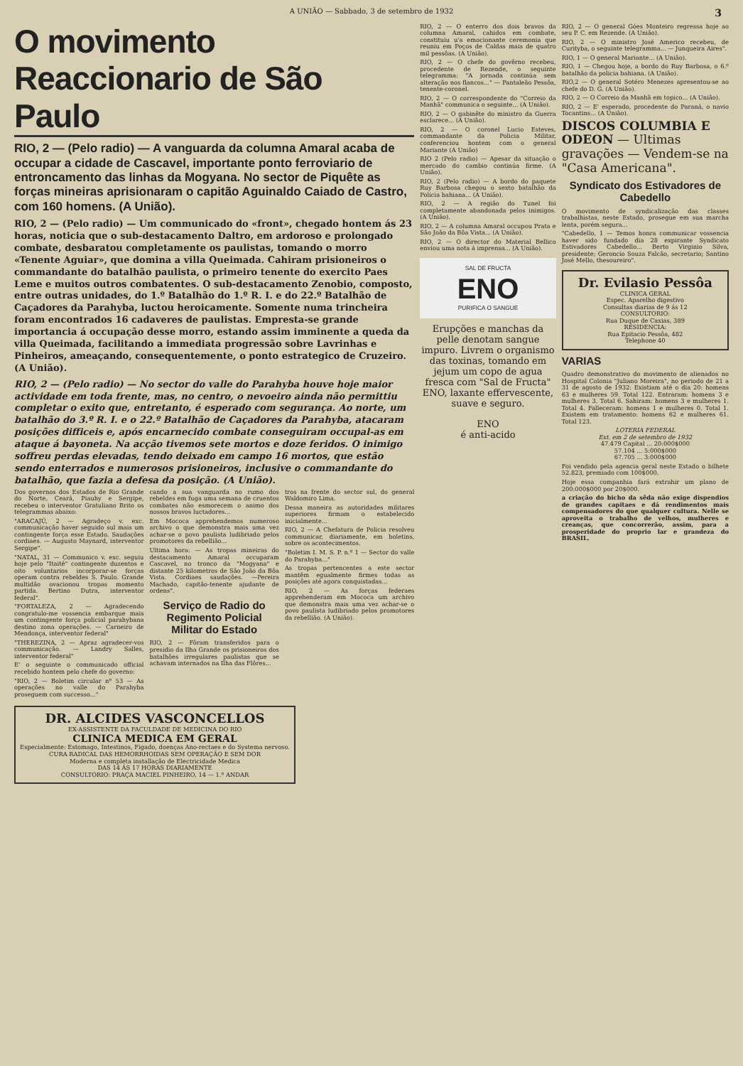A UNIÃO — Sabbado, 3 de setembro de 1932 3
O movimento Reaccionario de São Paulo
RIO, 2 — (Pelo radio) — A vanguarda da columna Amaral acaba de occupar a cidade de Cascavel, importante ponto ferroviario de entroncamento das linhas da Mogyana. No sector de Piquête as forças mineiras aprisionaram o capitão Aguinaldo Caiado de Castro, com 160 homens. (A União).
RIO, 2 — (Pelo radio) — Um communicado do «front», chegado hontem ás 23 horas, noticia que o sub-destacamento Daltro, em ardoroso e prolongado combate, desbaratou completamente os paulistas, tomando o morro «Tenente Aguiar», que domina a villa Queimada. Cahiram prisioneiros o commandante do batalhão paulista, o primeiro tenente do exercito Paes Leme e muitos outros combatentes. O sub-destacamento Zenobio, composto, entre outras unidades, do 1.º Batalhão do 1.º R. I. e do 22.º Batalhão de Caçadores da Parahyba, luctou heroicamente. Somente numa trincheira foram encontrados 16 cadaveres de paulistas. Empresta-se grande importancia á occupação desse morro, estando assim imminente a queda da villa Queimada, facilitando a immediata progressão sobre Lavrinhas e Pinheiros, ameaçando, consequentemente, o ponto estrategico de Cruzeiro. (A União).
RIO, 2 — (Pelo radio) — No sector do valle do Parahyba houve hoje maior actividade em toda frente, mas, no centro, o nevoeiro ainda não permittiu completar o exito que, entretanto, é esperado com segurança. Ao norte, um batalhão do 3.º R. I. e o 22.º Batalhão de Caçadores da Parahyba, atacaram posições difficeis e, após encarnecido combate conseguiram occupal-as em ataque á bayoneta. Na acção tivemos sete mortos e doze feridos. O inimigo soffreu perdas elevadas, tendo deixado em campo 16 mortos, que estão sendo enterrados e numerosos prisioneiros, inclusive o commandante do batalhão, que fazia a defesa da posição. (A União).
Dos governos dos Estados de Rio Grande do Norte, Ceará, Piauhy e Sergipe, recebeu o interventor Gratuliano Brito os telegrammas abaixo:
"ARACAJÚ, 2 — Agradeço v. exc. communicação haver seguido sul mais um contingente força esse Estado. Saudações cordiaes. — Augusto Maynard, interventor Sergipe".
"NATAL, 31 — Communico v. exc. seguiu hoje pelo "Itaité" contingente duzentos e oito voluntarios incorporar-se forças operam contra rebeldes S. Paulo. Grande multidão ovacionou tropas momento partida. Bertino Dutra, interventor federal".
"FORTALEZA, 2 — Agradecendo congratulo-me vossencia embarque mais um contingente força policial parahybana destino zona operações. — Carneiro de Mendonça, interventor federal"
"THEREZINA, 2 — Apraz agradecer-vos communicação. — Landry Salles, interventor federal"
E' o seguinte o communicado official recebido hontem pelo chefe do governo:
"RIO, 2 — Boletim circular nº 53 — As operações no valle do Parahyba proseguem com successo..."
cando a sua vanguarda no rumo dos rebeldes em fuga uma semana de cruentos combates não esmorecem o animo dos nossos bravos luctadores...
Em Mococa apprehendemos numeroso archivo o que demonstra mais uma vez achar-se o povo paulista ludibriado pelos promotores da rebellião...
Ultima hora: — As tropas mineiras do destacamento Amaral occuparam Cascavel, no tronco da "Mogyana" e distante 25 kilometros de São João da Bôa Vista. Cordiaes saudações. —Pereira Machado, capitão-tenente ajudante de ordens".
Serviço de Radio do Regimento Policial Militar do Estado
RIO, 2 — Fôram transferidos para o presidio da Ilha Grande os prisioneiros dos batalhões irregulares paulistas que se achavam internados na Ilha das Flôres...
tros na frente do sector sul, do general Waldomiro Lima.
Dessa maneira as autoridades militares superiores firmam o estabelecido inicialmente...
RIO, 2 — A Chefatura de Policia resolveu communicar, diariamente, em boletins, sobre os acontecimentos.
"Boletim I. M. S. P. n.º 1 — Sector do valle do Parahyba..."
As tropas pertencentes a este sector mantêm egualmente firmes todas as posições até agora conquistadas...
RIO, 2 — As forças federaes apprehenderam em Mococa um archivo que demonstra mais uma vez achar-se o povo paulista ludibriado pelos promotores da rebellião. (A União).
DR. ALCIDES VASCONCELLOS
EX-ASSISTENTE DA FACULDADE DE MEDICINA DO RIO
CLINICA MEDICA EM GERAL
Especialmente: Estomago, Intestinos, Figado, doenças Ano-rectaes e do Systema nervoso.
CURA RADICAL DAS HEMORRHOIDAS SEM OPERAÇÃO E SEM DOR
Moderna e completa installação de Electricidade Medica
DAS 14 ÁS 17 HORAS DIARIAMENTE
CONSULTORIO: PRAÇA MACIEL PINHEIRO, 14 — 1.º ANDAR
RIO, 2 — O enterro dos dois bravos da columna Amaral, cahidos em combate, constituiu u'a emocionante ceremonia que reuniu em Poços de Caldas mais de quatro mil pessôas. (A União).
RIO, 2 — O chefe do govêrno recebeu, procedente de Rezende, o seguinte telegramma: "A jornada continúa sem alteração nos flancos..." — Pantaleão Pessôa, tenente-coronel.
RIO, 2 — O correspondente do "Correio da Manhã" communica o seguinte... (A União).
RIO, 2 — O gabinête do ministro da Guerra esclarece... (A União).
RIO, 2 — O coronel Lucio Esteves, commandante da Policia Militar, conferenciou hontem com o general Mariante (A União)
RIO 2 (Pelo radio) — Apesar da situação o mercado do cambio continúa firme. (A União).
RIO, 2 (Pelo radio) — A bordo do paquete Ruy Barbosa chegou o sexto batalhão da Policia bahiana... (A União).
RIO, 2 — A região do Tunel foi completamente abandonada pelos inimigos. (A União).
RIO, 2 — A columna Amaral occupou Prata e São João da Bôa Vista... (A União).
RIO, 2 — O director do Material Bellico enviou uma nota á imprensa... (A União).
SAL DE FRUCTA
ENO
PURIFICA O SANGUE
Erupções e manchas da pelle denotam sangue impuro. Livrem o organismo das toxinas, tomando em jejum um copo de agua fresca com "Sal de Fructa" ENO, laxante effervescente, suave e seguro.
ENO
é anti-acido
RIO, 2 — O general Góes Monteiro regressa hoje ao seu P. C. em Rezende. (A União).
RIO, 2 — O ministro José Americo recebeu, de Curityba, o seguinte telegramma... — Junqueira Aires".
RIO, 1 — O general Mariante... (A União).
RIO, 1 — Chegou hoje, a bordo do Ruy Barbosa, o 6.º batalhão da policia bahiana. (A União).
RIO,2 — O general Sotéro Menezes apresentou-se ao chefe do D. G. (A União).
RIO, 2 — O Correio da Manhã em topico... (A União).
RIO, 2 — E' esperado, procedente do Paraná, o navio Tocantins... (A União).
DISCOS COLUMBIA E ODEON — Ultimas gravações — Vendem-se na "Casa Americana".
Syndicato dos Estivadores de Cabedello
O movimento de syndicalização das classes trabalhistas, neste Estado, prosegue em sua marcha lenta, porém segura...
"Cabedello, 1 — Temos honra communicar vossencia haver sido fundado dia 28 expirante Syndicato Estivadores Cabedello... Berto Virginio Silva, presidente; Geroncio Souza Falcão, secretario; Santino José Mello, thesoureiro".
Dr. Evilasio Pessôa
CLINICA GERAL
Espec. Aparelho digestivo
Consultas diarias de 9 ás 12
CONSULTORIO:
Rua Duque de Caxias, 389
RESIDENCIA:
Rua Epitacio Pessôa, 482
Telephone 40
VARIAS
Quadro demonstrativo do movimento de alienados no Hospital Colonia "Juliano Moreira", no periodo de 21 a 31 de agosto de 1932: Existiam até o dia 20: homens 63 e mulheres 59. Total 122. Entraram: homens 3 e mulheres 3. Total 6. Sahiram: homens 3 e mulheres 1. Total 4. Falleceram: homens 1 e mulheres 0. Total 1. Existem em tratamento: homens 62 e mulheres 61. Total 123.
LOTERIA FEDERAL
Ext. em 2 de setembro de 1932
47.479 Capital ... 20:000$000
57.104 ... 5:000$000
67.705 ... 3:000$000
Foi vendido pela agencia geral neste Estado o bilhete 52.823, premiado com 100$000.
Hoje essa companhia fará extrahir um plano de 200:000$000 por 20$000.
a criação do bicho da sêda não exige dispendios de grandes capitaes e dá rendimentos mais compensadores do que qualquer cultura. Nelle se aproveita o trabalho de velhos, mulheres e creanças, que concorrerão, assim, para a prosperidade do proprio lar e grandeza do BRASIL.